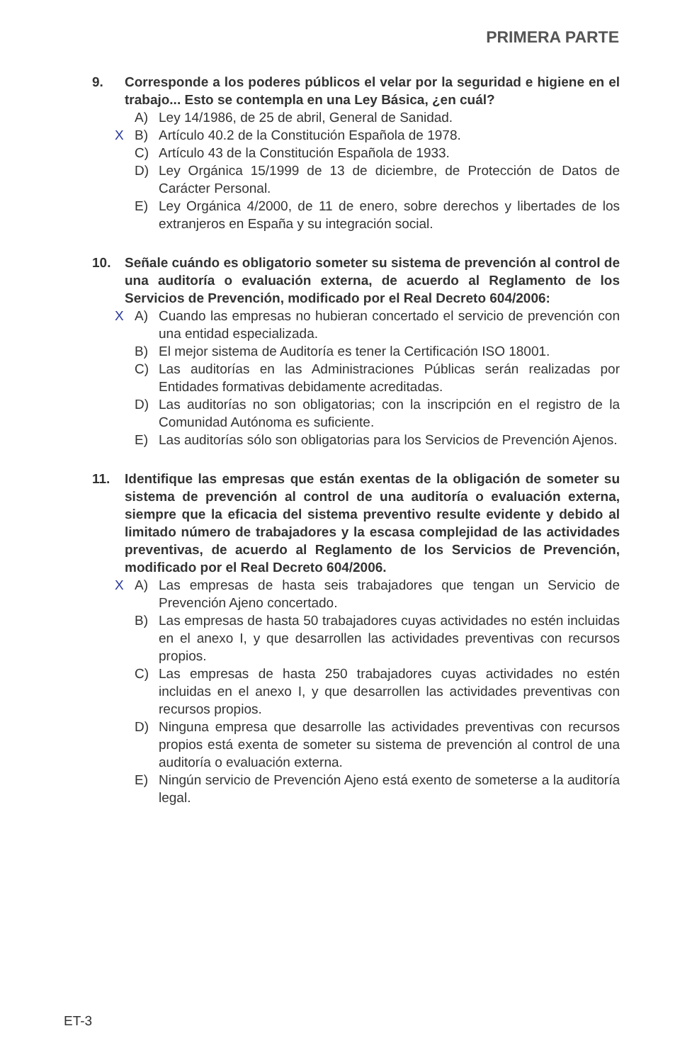PRIMERA PARTE
9. Corresponde a los poderes públicos el velar por la seguridad e higiene en el trabajo... Esto se contempla en una Ley Básica, ¿en cuál?
A) Ley 14/1986, de 25 de abril, General de Sanidad.
X B)
Artículo 40.2 de la Constitución Española de 1978.
C) Artículo 43 de la Constitución Española de 1933.
D) Ley Orgánica 15/1999 de 13 de diciembre, de Protección de Datos de Carácter Personal.
E) Ley Orgánica 4/2000, de 11 de enero, sobre derechos y libertades de los extranjeros en España y su integración social.
10. Señale cuándo es obligatorio someter su sistema de prevención al control de una auditoría o evaluación externa, de acuerdo al Reglamento de los Servicios de Prevención, modificado por el Real Decreto 604/2006:
X A)
Cuando las empresas no hubieran concertado el servicio de prevención con una entidad especializada.
B) El mejor sistema de Auditoría es tener la Certificación ISO 18001.
C) Las auditorías en las Administraciones Públicas serán realizadas por Entidades formativas debidamente acreditadas.
D) Las auditorías no son obligatorias; con la inscripción en el registro de la Comunidad Autónoma es suficiente.
E) Las auditorías sólo son obligatorias para los Servicios de Prevención Ajenos.
11. Identifique las empresas que están exentas de la obligación de someter su sistema de prevención al control de una auditoría o evaluación externa, siempre que la eficacia del sistema preventivo resulte evidente y debido al limitado número de trabajadores y la escasa complejidad de las actividades preventivas, de acuerdo al Reglamento de los Servicios de Prevención, modificado por el Real Decreto 604/2006.
X A)
Las empresas de hasta seis trabajadores que tengan un Servicio de Prevención Ajeno concertado.
B) Las empresas de hasta 50 trabajadores cuyas actividades no estén incluidas en el anexo I, y que desarrollen las actividades preventivas con recursos propios.
C) Las empresas de hasta 250 trabajadores cuyas actividades no estén incluidas en el anexo I, y que desarrollen las actividades preventivas con recursos propios.
D) Ninguna empresa que desarrolle las actividades preventivas con recursos propios está exenta de someter su sistema de prevención al control de una auditoría o evaluación externa.
E) Ningún servicio de Prevención Ajeno está exento de someterse a la auditoría legal.
ET-3